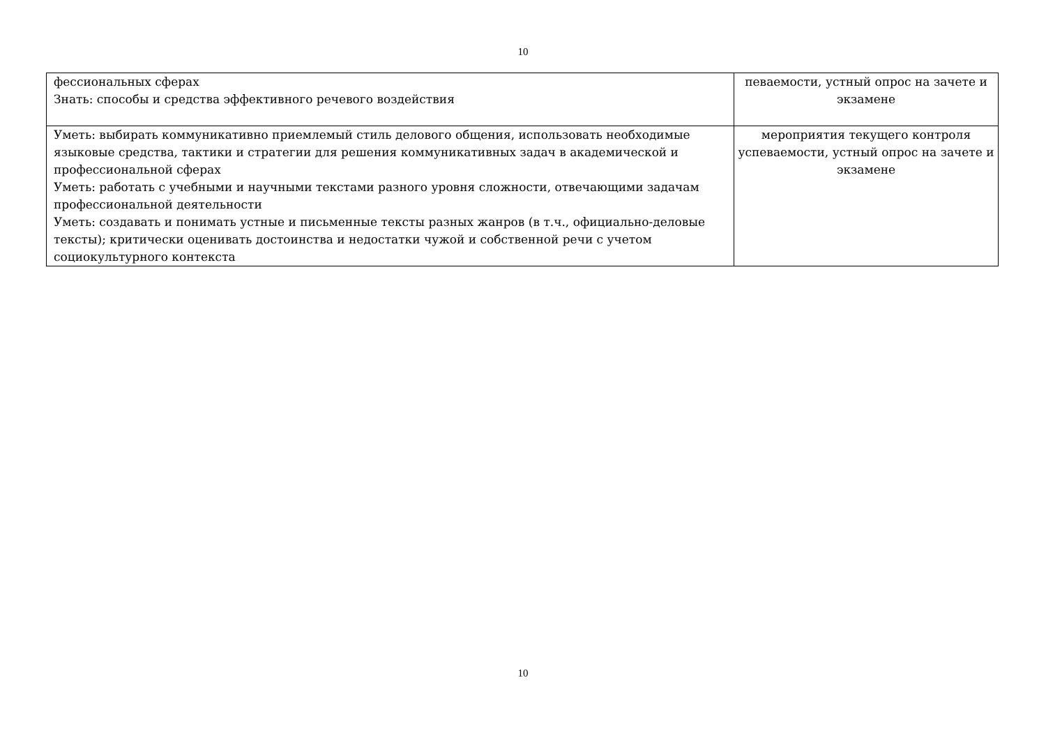10
| фессиональных сферах Знать: способы и средства эффективного речевого воздействия | певаемости, устный опрос на зачете и экзамене |
| Уметь: выбирать коммуникативно приемлемый стиль делового общения, использовать необходимые языковые средства, тактики и стратегии для решения коммуникативных задач в академической и профессиональной сферах Уметь: работать с учебными и научными текстами разного уровня сложности, отвечающими задачам профессиональной деятельности Уметь: создавать и понимать устные и письменные тексты разных жанров (в т.ч., официально-деловые тексты); критически оценивать достоинства и недостатки чужой и собственной речи с учетом социокультурного контекста | мероприятия текущего контроля успеваемости, устный опрос на зачете и экзамене |
10